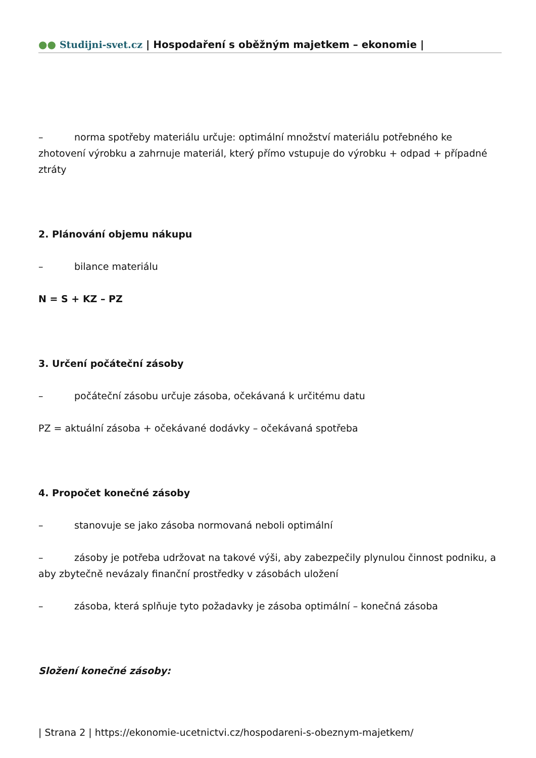●● Studijni-svet.cz | Hospodaření s oběžným majetkem – ekonomie |
– norma spotřeby materiálu určuje: optimální množství materiálu potřebného ke zhotovení výrobku a zahrnuje materiál, který přímo vstupuje do výrobku + odpad + případné ztráty
2. Plánování objemu nákupu
– bilance materiálu
N = S + KZ – PZ
3. Určení počáteční zásoby
– počáteční zásobu určuje zásoba, očekávaná k určitému datu
PZ = aktuální zásoba + očekávané dodávky – očekávaná spotřeba
4. Propočet konečné zásoby
– stanovuje se jako zásoba normovaná neboli optimální
– zásoby je potřeba udržovat na takové výši, aby zabezpečily plynulou činnost podniku, a aby zbytečně nevázaly finanční prostředky v zásobách uložení
– zásoba, která splňuje tyto požadavky je zásoba optimální – konečná zásoba
Složení konečné zásoby:
| Strana 2 | https://ekonomie-ucetnictvi.cz/hospodareni-s-obeznym-majetkem/